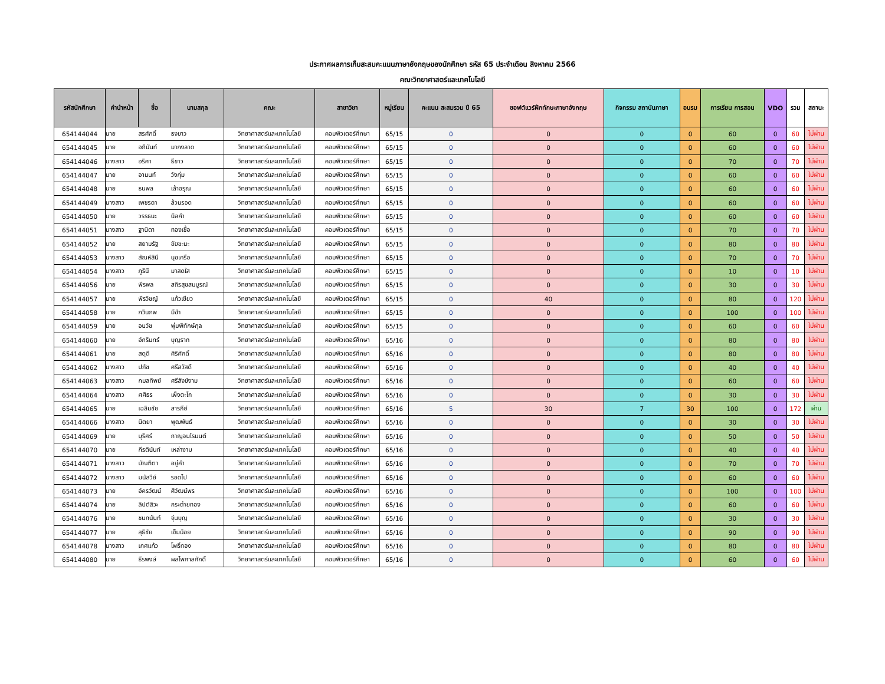ประกาศผลการเก็บสะสมคะแนนภาษาอังกฤษของนักศึกษา รหัส 65 ประจำเดือน สิงหาคม 2566
คณะวิทยาศาสตร์และเทคโนโลยี
| รหัสนักศึกษา | คำนำหน้า | ชื่อ | นามสกุล | คณะ | สาขาวิชา | หมู่เรียน | คะแนน สะสมรวม ปี 65 | ซอฟต์แวร์ฝึกทักษะภาษาอังกฤษ | กิจกรรม สถาบันภาษา | อบรม | การเรียน การสอน | VDO | รวม | สถานะ |
| --- | --- | --- | --- | --- | --- | --- | --- | --- | --- | --- | --- | --- | --- | --- |
| 654144044 | นาย | สรศักดิ์ | ธงขาว | วิทยาศาสตร์และเทคโนโลยี | คอมพิวเตอร์ศึกษา | 65/15 | 0 | 0 | 0 | 0 | 60 | 0 | 60 | ไม่ผ่าน |
| 654144045 | นาย | อภินันท์ | มากงลาด | วิทยาศาสตร์และเทคโนโลยี | คอมพิวเตอร์ศึกษา | 65/15 | 0 | 0 | 0 | 0 | 60 | 0 | 60 | ไม่ผ่าน |
| 654144046 | นางสาว | อริศา | ธีขาว | วิทยาศาสตร์และเทคโนโลยี | คอมพิวเตอร์ศึกษา | 65/15 | 0 | 0 | 0 | 0 | 70 | 0 | 70 | ไม่ผ่าน |
| 654144047 | นาย | อานนท์ | วังกุ่ม | วิทยาศาสตร์และเทคโนโลยี | คอมพิวเตอร์ศึกษา | 65/15 | 0 | 0 | 0 | 0 | 60 | 0 | 60 | ไม่ผ่าน |
| 654144048 | นาย | ธนพล | เล้าอรุณ | วิทยาศาสตร์และเทคโนโลยี | คอมพิวเตอร์ศึกษา | 65/15 | 0 | 0 | 0 | 0 | 60 | 0 | 60 | ไม่ผ่าน |
| 654144049 | นางสาว | เพชรดา | ล้วนรอด | วิทยาศาสตร์และเทคโนโลยี | คอมพิวเตอร์ศึกษา | 65/15 | 0 | 0 | 0 | 0 | 60 | 0 | 60 | ไม่ผ่าน |
| 654144050 | นาย | วรรธนะ | นิลคำ | วิทยาศาสตร์และเทคโนโลยี | คอมพิวเตอร์ศึกษา | 65/15 | 0 | 0 | 0 | 0 | 60 | 0 | 60 | ไม่ผ่าน |
| 654144051 | นางสาว | ฐานิตา | ทองเชื้อ | วิทยาศาสตร์และเทคโนโลยี | คอมพิวเตอร์ศึกษา | 65/15 | 0 | 0 | 0 | 0 | 70 | 0 | 70 | ไม่ผ่าน |
| 654144052 | นาย | สยามรัฐ | ชัยชะนะ | วิทยาศาสตร์และเทคโนโลยี | คอมพิวเตอร์ศึกษา | 65/15 | 0 | 0 | 0 | 0 | 80 | 0 | 80 | ไม่ผ่าน |
| 654144053 | นางสาว | สัณห์สินี | นุชเครือ | วิทยาศาสตร์และเทคโนโลยี | คอมพิวเตอร์ศึกษา | 65/15 | 0 | 0 | 0 | 0 | 70 | 0 | 70 | ไม่ผ่าน |
| 654144054 | นางสาว | ภูรินี | มาสดใส | วิทยาศาสตร์และเทคโนโลยี | คอมพิวเตอร์ศึกษา | 65/15 | 0 | 0 | 0 | 0 | 10 | 0 | 10 | ไม่ผ่าน |
| 654144056 | นาย | พีรพล | สถิรสุขสมบูรณ์ | วิทยาศาสตร์และเทคโนโลยี | คอมพิวเตอร์ศึกษา | 65/15 | 0 | 0 | 0 | 0 | 30 | 0 | 30 | ไม่ผ่าน |
| 654144057 | นาย | พีรวิชญ์ | แก้วเขียว | วิทยาศาสตร์และเทคโนโลยี | คอมพิวเตอร์ศึกษา | 65/15 | 0 | 40 | 0 | 0 | 80 | 0 | 120 | ไม่ผ่าน |
| 654144058 | นาย | กวินภพ | มีขำ | วิทยาศาสตร์และเทคโนโลยี | คอมพิวเตอร์ศึกษา | 65/15 | 0 | 0 | 0 | 0 | 100 | 0 | 100 | ไม่ผ่าน |
| 654144059 | นาย | อนวัช | พุ่มพิทักษ์กุล | วิทยาศาสตร์และเทคโนโลยี | คอมพิวเตอร์ศึกษา | 65/15 | 0 | 0 | 0 | 0 | 60 | 0 | 60 | ไม่ผ่าน |
| 654144060 | นาย | อักรินทร์ | บุญราก | วิทยาศาสตร์และเทคโนโลยี | คอมพิวเตอร์ศึกษา | 65/16 | 0 | 0 | 0 | 0 | 80 | 0 | 80 | ไม่ผ่าน |
| 654144061 | นาย | สดุดี | ศิริศักดิ์ | วิทยาศาสตร์และเทคโนโลยี | คอมพิวเตอร์ศึกษา | 65/16 | 0 | 0 | 0 | 0 | 80 | 0 | 80 | ไม่ผ่าน |
| 654144062 | นางสาว | ปภัช | ศรีสวัสดิ์ | วิทยาศาสตร์และเทคโนโลยี | คอมพิวเตอร์ศึกษา | 65/16 | 0 | 0 | 0 | 0 | 40 | 0 | 40 | ไม่ผ่าน |
| 654144063 | นางสาว | กมลทิพย์ | ศรีสังข์งาม | วิทยาศาสตร์และเทคโนโลยี | คอมพิวเตอร์ศึกษา | 65/16 | 0 | 0 | 0 | 0 | 60 | 0 | 60 | ไม่ผ่าน |
| 654144064 | นางสาว | ศศิธร | เพ็งตะโก | วิทยาศาสตร์และเทคโนโลยี | คอมพิวเตอร์ศึกษา | 65/16 | 0 | 0 | 0 | 0 | 30 | 0 | 30 | ไม่ผ่าน |
| 654144065 | นาย | เฉลิมชัย | สารภีย์ | วิทยาศาสตร์และเทคโนโลยี | คอมพิวเตอร์ศึกษา | 65/16 | 5 | 30 | 7 | 30 | 100 | 0 | 172 | ผ่าน |
| 654144066 | นางสาว | นิตยา | พุฒพันธ์ | วิทยาศาสตร์และเทคโนโลยี | คอมพิวเตอร์ศึกษา | 65/16 | 0 | 0 | 0 | 0 | 30 | 0 | 30 | ไม่ผ่าน |
| 654144069 | นาย | บุริศร์ | กาญจนโรมนต์ | วิทยาศาสตร์และเทคโนโลยี | คอมพิวเตอร์ศึกษา | 65/16 | 0 | 0 | 0 | 0 | 50 | 0 | 50 | ไม่ผ่าน |
| 654144070 | นาย | กีรตินันท์ | เหล่างาม | วิทยาศาสตร์และเทคโนโลยี | คอมพิวเตอร์ศึกษา | 65/16 | 0 | 0 | 0 | 0 | 40 | 0 | 40 | ไม่ผ่าน |
| 654144071 | นางสาว | บัณฑิตา | อยู่คำ | วิทยาศาสตร์และเทคโนโลยี | คอมพิวเตอร์ศึกษา | 65/16 | 0 | 0 | 0 | 0 | 70 | 0 | 70 | ไม่ผ่าน |
| 654144072 | นางสาว | มนัสวีย์ | รอดไป | วิทยาศาสตร์และเทคโนโลยี | คอมพิวเตอร์ศึกษา | 65/16 | 0 | 0 | 0 | 0 | 60 | 0 | 60 | ไม่ผ่าน |
| 654144073 | นาย | อัครวัฒน์ | ศิวัฒน์พร | วิทยาศาสตร์และเทคโนโลยี | คอมพิวเตอร์ศึกษา | 65/16 | 0 | 0 | 0 | 0 | 100 | 0 | 100 | ไม่ผ่าน |
| 654144074 | นาย | ลิปต์สิวะ | กระต่ายทอง | วิทยาศาสตร์และเทคโนโลยี | คอมพิวเตอร์ศึกษา | 65/16 | 0 | 0 | 0 | 0 | 60 | 0 | 60 | ไม่ผ่าน |
| 654144076 | นาย | ชนกนันท์ | จุ่นบุญ | วิทยาศาสตร์และเทคโนโลยี | คอมพิวเตอร์ศึกษา | 65/16 | 0 | 0 | 0 | 0 | 30 | 0 | 30 | ไม่ผ่าน |
| 654144077 | นาย | สุธิชัย | เข็มน้อย | วิทยาศาสตร์และเทคโนโลยี | คอมพิวเตอร์ศึกษา | 65/16 | 0 | 0 | 0 | 0 | 90 | 0 | 90 | ไม่ผ่าน |
| 654144078 | นางสาว | เกศแก้ว | โพธิ์ทอง | วิทยาศาสตร์และเทคโนโลยี | คอมพิวเตอร์ศึกษา | 65/16 | 0 | 0 | 0 | 0 | 80 | 0 | 80 | ไม่ผ่าน |
| 654144080 | นาย | ธีรพงษ์ | ผลไพศาลศักดิ์ | วิทยาศาสตร์และเทคโนโลยี | คอมพิวเตอร์ศึกษา | 65/16 | 0 | 0 | 0 | 0 | 60 | 0 | 60 | ไม่ผ่าน |